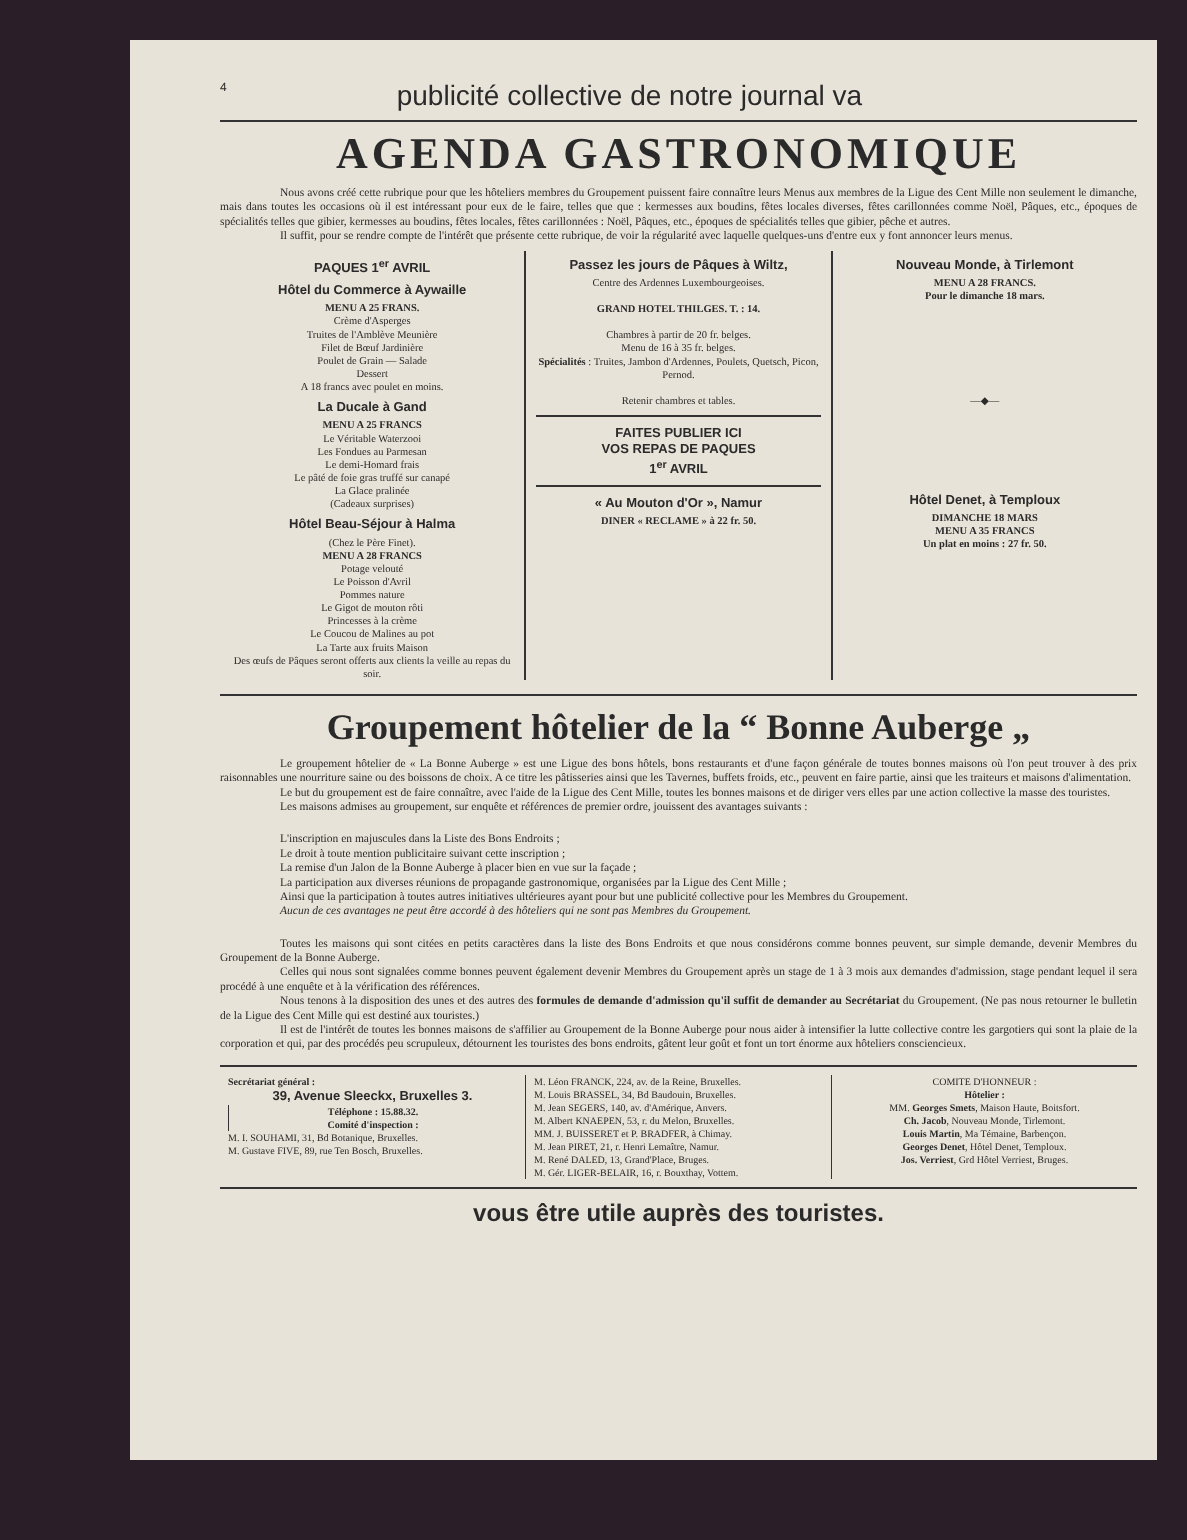4 publicité collective de notre journal va
AGENDA GASTRONOMIQUE
Nous avons créé cette rubrique pour que les hôteliers membres du Groupement puissent faire connaître leurs Menus aux membres de la Ligue des Cent Mille non seulement le dimanche, mais dans toutes les occasions où il est intéressant pour eux de le faire, telles que que : kermesses aux boudins, fêtes locales diverses, fêtes carillonnées comme Noël, Pâques, etc., époques de spécialités telles que gibier, kermesses au boudins, fêtes locales, fêtes carillonnées : Noël, Pâques, etc., époques de spécialités telles que gibier, pêche et autres.
Il suffit, pour se rendre compte de l'intérêt que présente cette rubrique, de voir la régularité avec laquelle quelques-uns d'entre eux y font annoncer leurs menus.
PAQUES 1<sup>er</sup> AVRIL
Hôtel du Commerce à Aywaille
MENU A 25 FRANS.
Crème d'Asperges
Truites de l'Amblève Meunière
Filet de Bœuf Jardinière
Poulet de Grain — Salade
Dessert
A 18 francs avec poulet en moins.
La Ducale à Gand
MENU A 25 FRANCS
Le Véritable Waterzooi
Les Fondues au Parmesan
Le demi-Homard frais
Le pâté de foie gras truffé sur canapé
La Glace pralinée
(Cadeaux surprises)
Hôtel Beau-Séjour à Halma
(Chez le Père Finet).
MENU A 28 FRANCS
Potage velouté
Le Poisson d'Avril
Pommes nature
Le Gigot de mouton rôti
Princesses à la crème
Le Coucou de Malines au pot
La Tarte aux fruits Maison
Des œufs de Pâques seront offerts aux clients la veille au repas du soir.
Passez les jours de Pâques à Wiltz,
Centre des Ardennes Luxembourgeoises.
GRAND HOTEL THILGES. T. : 14.
Chambres à partir de 20 fr. belges.
Menu de 16 à 35 fr. belges.
Spécialités : Truites, Jambon d'Ardennes, Poulets, Quetsch, Picon, Pernod.
Retenir chambres et tables.
FAITES PUBLIER ICI
VOS REPAS DE PAQUES
1<sup>er</sup> AVRIL
« Au Mouton d'Or », Namur
DINER « RECLAME » à 22 fr. 50.
Nouveau Monde, à Tirlemont
MENU A 28 FRANCS.
Pour le dimanche 18 mars.
—◆—
Hôtel Denet, à Temploux
DIMANCHE 18 MARS
MENU A 35 FRANCS
Un plat en moins : 27 fr. 50.
Groupement hôtelier de la “ Bonne Auberge „
Le groupement hôtelier de « La Bonne Auberge » est une Ligue des bons hôtels, bons restaurants et d'une façon générale de toutes bonnes maisons où l'on peut trouver à des prix raisonnables une nourriture saine ou des boissons de choix. A ce titre les pâtisseries ainsi que les Tavernes, buffets froids, etc., peuvent en faire partie, ainsi que les traiteurs et maisons d'alimentation.
Le but du groupement est de faire connaître, avec l'aide de la Ligue des Cent Mille, toutes les bonnes maisons et de diriger vers elles par une action collective la masse des touristes.
Les maisons admises au groupement, sur enquête et références de premier ordre, jouissent des avantages suivants :
L'inscription en majuscules dans la Liste des Bons Endroits ;
Le droit à toute mention publicitaire suivant cette inscription ;
La remise d'un Jalon de la Bonne Auberge à placer bien en vue sur la façade ;
La participation aux diverses réunions de propagande gastronomique, organisées par la Ligue des Cent Mille ;
Ainsi que la participation à toutes autres initiatives ultérieures ayant pour but une publicité collective pour les Membres du Groupement.
Aucun de ces avantages ne peut être accordé à des hôteliers qui ne sont pas Membres du Groupement.
Toutes les maisons qui sont citées en petits caractères dans la liste des Bons Endroits et que nous considérons comme bonnes peuvent, sur simple demande, devenir Membres du Groupement de la Bonne Auberge.
Celles qui nous sont signalées comme bonnes peuvent également devenir Membres du Groupement après un stage de 1 à 3 mois aux demandes d'admission, stage pendant lequel il sera procédé à une enquête et à la vérification des références.
Nous tenons à la disposition des unes et des autres des formules de demande d'admission qu'il suffit de demander au Secrétariat du Groupement. (Ne pas nous retourner le bulletin de la Ligue des Cent Mille qui est destiné aux touristes.)
Il est de l'intérêt de toutes les bonnes maisons de s'affilier au Groupement de la Bonne Auberge pour nous aider à intensifier la lutte collective contre les gargotiers qui sont la plaie de la corporation et qui, par des procédés peu scrupuleux, détournent les touristes des bons endroits, gâtent leur goût et font un tort énorme aux hôteliers consciencieux.
Secrétariat général :
39, Avenue Sleeckx, Bruxelles 3.
Téléphone : 15.88.32.
Comité d'inspection :
M. I. SOUHAMI, 31, Bd Botanique, Bruxelles.
M. Gustave FIVE, 89, rue Ten Bosch, Bruxelles.
M. Léon FRANCK, 224, av. de la Reine, Bruxelles.
M. Louis BRASSEL, 34, Bd Baudouin, Bruxelles.
M. Jean SEGERS, 140, av. d'Amérique, Anvers.
M. Albert KNAEPEN, 53, r. du Melon, Bruxelles.
MM. J. BUISSERET et P. BRADFER, à Chimay.
M. Jean PIRET, 21, r. Henri Lemaître, Namur.
M. René DALED, 13, Grand'Place, Bruges.
M. Gér. LIGER-BELAIR, 16, r. Bouxthay, Vottem.
COMITE D'HONNEUR :
Hôtelier :
MM. Georges Smets, Maison Haute, Boitsfort.
Ch. Jacob, Nouveau Monde, Tirlemont.
Louis Martin, Ma Témaine, Barbençon.
Georges Denet, Hôtel Denet, Temploux.
Jos. Verriest, Grd Hôtel Verriest, Bruges.
vous être utile auprès des touristes.